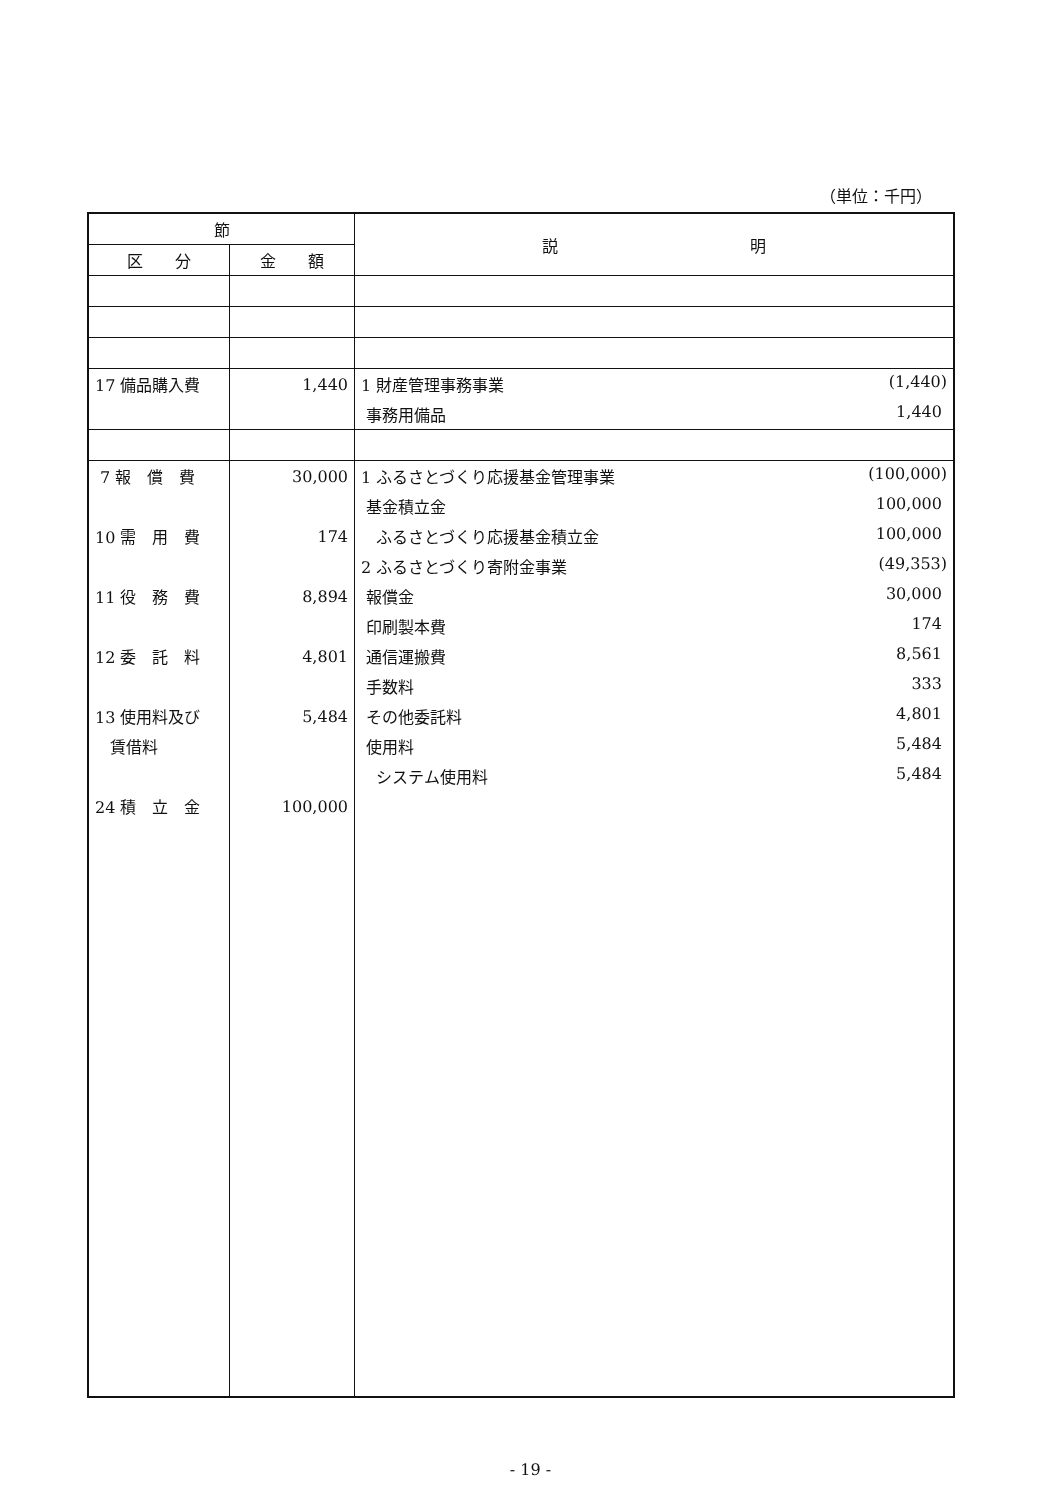（単位：千円）
| 節 | | 説 明 |
| --- | --- | --- |
| 区 分 | 金 額 | |
| 17 備品購入費 | 1,440 | 1 財産管理事務事業 (1,440) |
| | | 事務用備品 1,440 |
| 7 報 償 費 | 30,000 | 1 ふるさとづくり応援基金管理事業 (100,000) |
| | | 基金積立金 100,000 |
| 10 需 用 費 | 174 | ふるさとづくり応援基金積立金 100,000 |
| | | 2 ふるさとづくり寄附金事業 (49,353) |
| 11 役 務 費 | 8,894 | 報償金 30,000 |
| | | 印刷製本費 174 |
| 12 委 託 料 | 4,801 | 通信運搬費 8,561 |
| | | 手数料 333 |
| 13 使用料及び | 5,484 | その他委託料 4,801 |
| 賃借料 | | 使用料 5,484 |
| | | システム使用料 5,484 |
| 24 積 立 金 | 100,000 | |
- 19 -